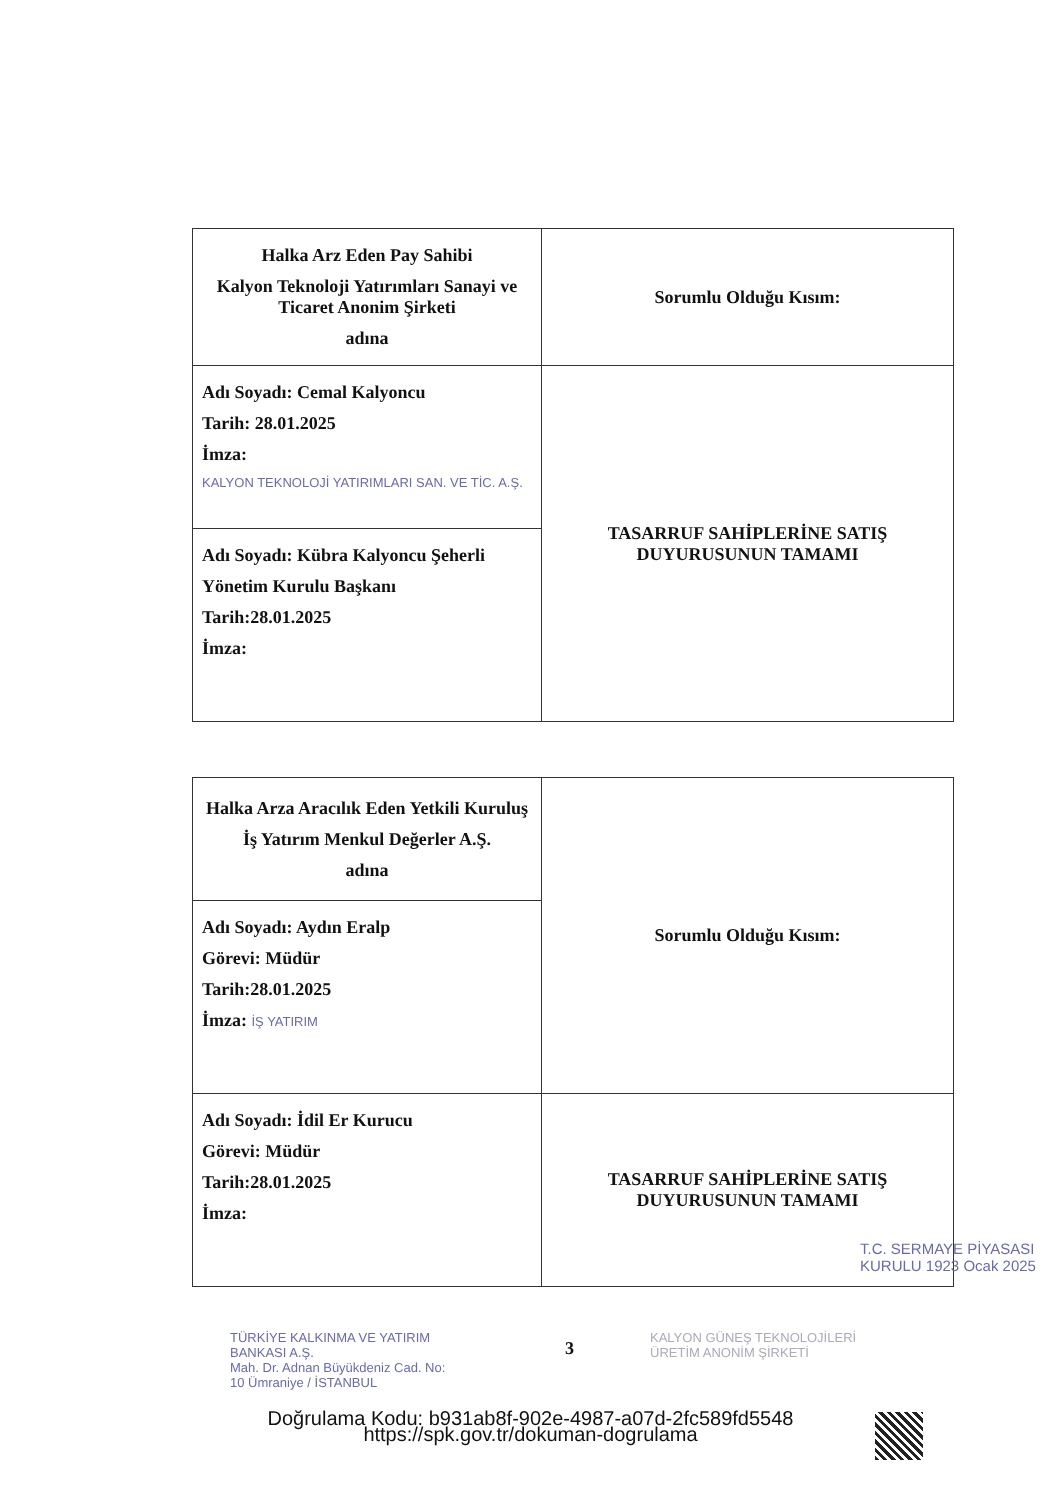| Halka Arz Eden Pay Sahibi Kalyon Teknoloji Yatırımları Sanayi ve Ticaret Anonim Şirketi adına | Sorumlu Olduğu Kısım: |
| Adı Soyadı: Cemal Kalyoncu Tarih: 28.01.2025 İmza: KALYON TEKNOLOJİ YATIRIMLARI SAN. VE TİC. A.Ş. | TASARRUF SAHİPLERİNE SATIŞ DUYURUSUNUN TAMAMI |
| Adı Soyadı: Kübra Kalyoncu Şeherli Yönetim Kurulu Başkanı Tarih:28.01.2025 İmza: | |
| Halka Arza Aracılık Eden Yetkili Kuruluş İş Yatırım Menkul Değerler A.Ş. adına | Sorumlu Olduğu Kısım: |
| Adı Soyadı: Aydın Eralp Görevi: Müdür Tarih:28.01.2025 İmza: İŞ YATIRIM | |
| Adı Soyadı: İdil Er Kurucu Görevi: Müdür Tarih:28.01.2025 İmza: | TASARRUF SAHİPLERİNE SATIŞ DUYURUSUNUN TAMAMI |
TÜRKİYE KALKINMA VE YATIRIM BANKASI A.Ş.
Mah. Dr. Adnan Büyükdeniz Cad. No: 10 Ümraniye / İSTANBUL
3
KALYON GÜNEŞ TEKNOLOJİLERİ ÜRETİM ANONİM ŞİRKETİ
T.C. SERMAYE PİYASASI KURULU 1923 Ocak 2025
Doğrulama Kodu: b931ab8f-902e-4987-a07d-2fc589fd5548
https://spk.gov.tr/dokuman-dogrulama